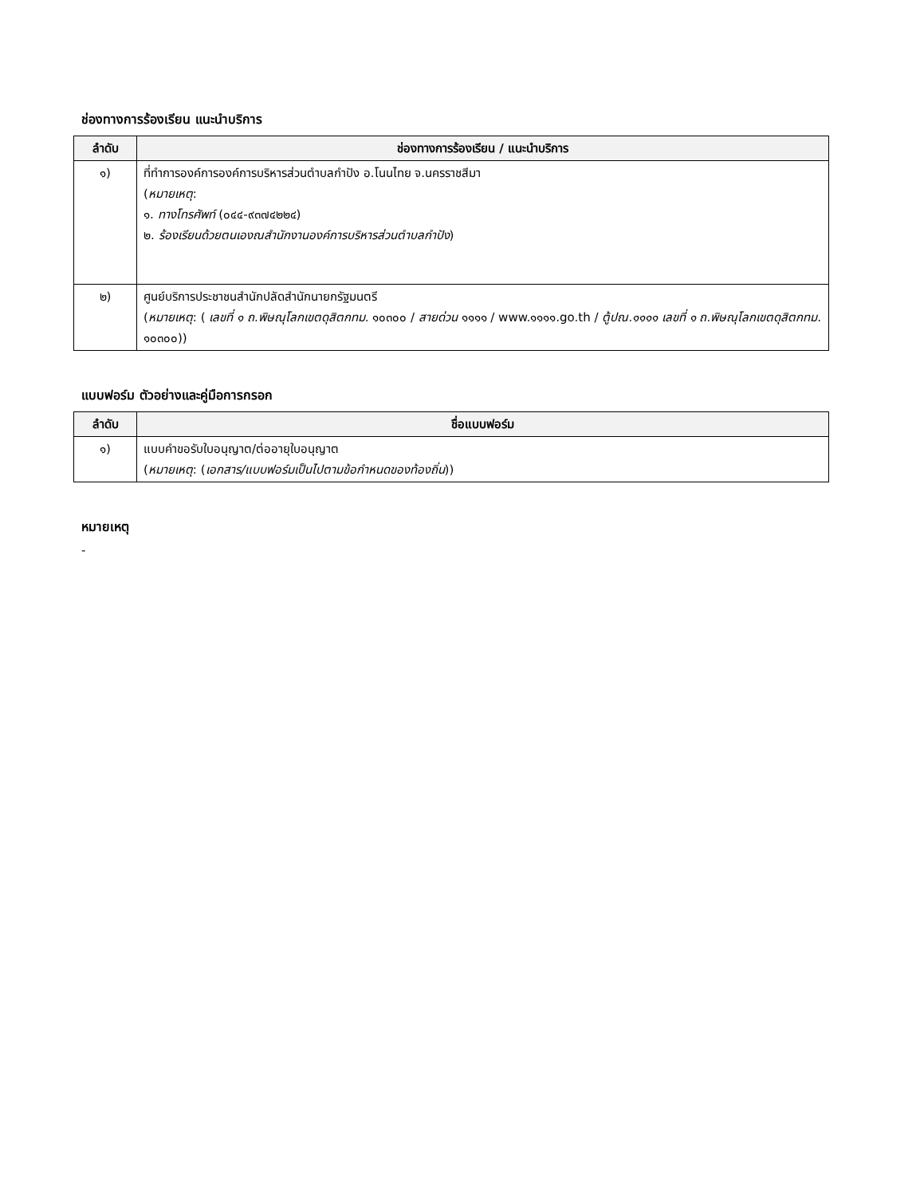ช่องทางการร้องเรียน แนะนำบริการ
| ลำดับ | ช่องทางการร้องเรียน / แนะนำบริการ |
| --- | --- |
| ๑) | ที่ทำการองค์การองค์การบริหารส่วนตำบลกำปัง อ.โนนไทย จ.นครราชสีมา ( หมายเหตุ : ๑. ทางโทรศัพท์ (๐๔๔-๙๓๗๔๒๒๔) ๒. ร้องเรียนด้วยตนเองณสำนักงานองค์การบริหารส่วนตำบลกำปัง ) |
| ๒) | ศูนย์บริการประชาชนสำนักปลัดสำนักนายกรัฐมนตรี ( หมายเหตุ : ( เลขที่ ๑ ถ.พิษณุโลกเขตดุสิตกทม . ๑๐๓๐๐ / สายด่วน ๑๑๑๑ / www.๑๑๑๑.go.th / ตู้ปณ.๑๑๑๑ เลขที่ ๑ ถ.พิษณุโลกเขตดุสิตกทม . ๑๐๓๐๐)) |
แบบฟอร์ม ตัวอย่างและคู่มือการกรอก
| ลำดับ | ชื่อแบบฟอร์ม |
| --- | --- |
| ๑) | แบบคำขอรับใบอนุญาต/ต่ออายุใบอนุญาต ( หมายเหตุ : ( เอกสาร/แบบฟอร์มเป็นไปตามข้อกำหนดของท้องถิ่น )) |
หมายเหตุ
-